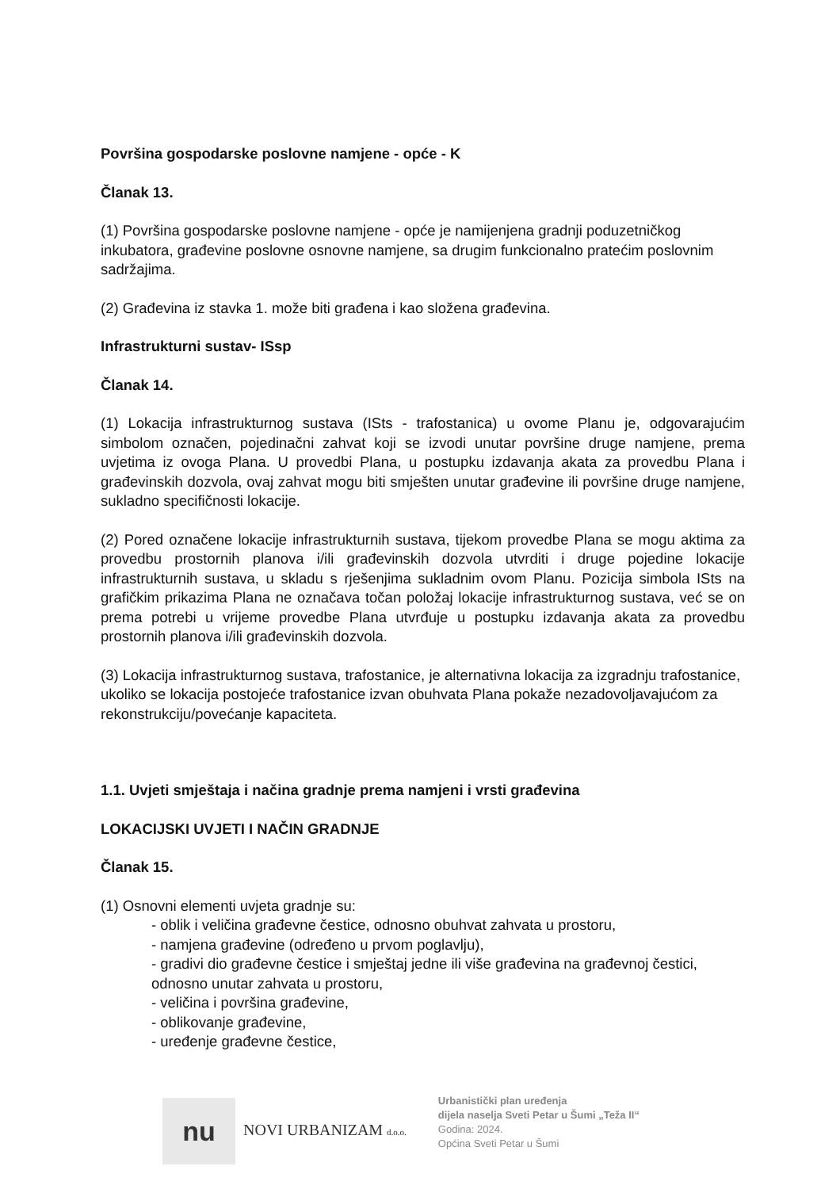Površina gospodarske poslovne namjene - opće - K
Članak 13.
(1) Površina gospodarske poslovne namjene - opće je namijenjena gradnji poduzetničkog inkubatora, građevine poslovne osnovne namjene, sa drugim funkcionalno pratećim poslovnim sadržajima.
(2) Građevina iz stavka 1. može biti građena i kao složena građevina.
Infrastrukturni sustav- ISsp
Članak 14.
(1) Lokacija infrastrukturnog sustava (ISts - trafostanica) u ovome Planu je, odgovarajućim simbolom označen, pojedinačni zahvat koji se izvodi unutar površine druge namjene, prema uvjetima iz ovoga Plana. U provedbi Plana, u postupku izdavanja akata za provedbu Plana i građevinskih dozvola, ovaj zahvat mogu biti smješten unutar građevine ili površine druge namjene, sukladno specifičnosti lokacije.
(2) Pored označene lokacije infrastrukturnih sustava, tijekom provedbe Plana se mogu aktima za provedbu prostornih planova i/ili građevinskih dozvola utvrditi i druge pojedine lokacije infrastrukturnih sustava, u skladu s rješenjima sukladnim ovom Planu. Pozicija simbola ISts na grafičkim prikazima Plana ne označava točan položaj lokacije infrastrukturnog sustava, već se on prema potrebi u vrijeme provedbe Plana utvrđuje u postupku izdavanja akata za provedbu prostornih planova i/ili građevinskih dozvola.
(3) Lokacija infrastrukturnog sustava, trafostanice, je alternativna lokacija za izgradnju trafostanice, ukoliko se lokacija postojeće trafostanice izvan obuhvata Plana pokaže nezadovoljavajućom za rekonstrukciju/povećanje kapaciteta.
1.1. Uvjeti smještaja i načina gradnje prema namjeni i vrsti građevina
LOKACIJSKI UVJETI I NAČIN GRADNJE
Članak 15.
(1) Osnovni elementi uvjeta gradnje su:
- oblik i veličina građevne čestice, odnosno obuhvat zahvata u prostoru,
- namjena građevine (određeno u prvom poglavlju),
- gradivi dio građevne čestice i smještaj jedne ili više građevina na građevnoj čestici, odnosno unutar zahvata u prostoru,
- veličina i površina građevine,
- oblikovanje građevine,
- uređenje građevne čestice,
nu
NOVI URBANIZAM d.o.o.
Urbanistički plan uređenja
dijela naselja Sveti Petar u Šumi „Teža II“
Godina: 2024.
Općina Sveti Petar u Šumi